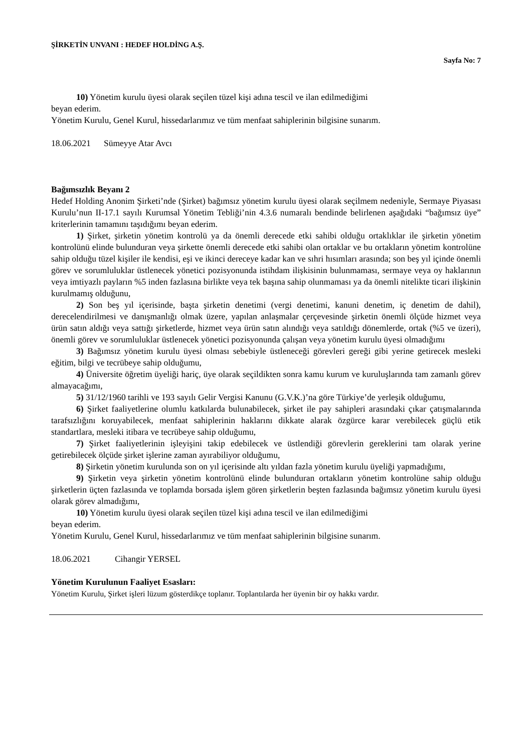ŞİRKETİN UNVANI : HEDEF HOLDİNG A.Ş.
Sayfa No: 7
10) Yönetim kurulu üyesi olarak seçilen tüzel kişi adına tescil ve ilan edilmediğimi
beyan ederim.
Yönetim Kurulu, Genel Kurul, hissedarlarımız ve tüm menfaat sahiplerinin bilgisine sunarım.
18.06.2021 Sümeyye Atar Avcı
Bağımsızlık Beyanı 2
Hedef Holding Anonim Şirketi’nde (Şirket) bağımsız yönetim kurulu üyesi olarak seçilmem nedeniyle, Sermaye Piyasası Kurulu’nun II-17.1 sayılı Kurumsal Yönetim Tebliği’nin 4.3.6 numaralı bendinde belirlenen aşağıdaki “bağımsız üye” kriterlerinin tamamını taşıdığımı beyan ederim.
1) Şirket, şirketin yönetim kontrolü ya da önemli derecede etki sahibi olduğu ortaklıklar ile şirketin yönetim kontrolünü elinde bulunduran veya şirkette önemli derecede etki sahibi olan ortaklar ve bu ortakların yönetim kontrolüne sahip olduğu tüzel kişiler ile kendisi, eşi ve ikinci dereceye kadar kan ve sıhri hısımları arasında; son beş yıl içinde önemli görev ve sorumluluklar üstlenecek yönetici pozisyonunda istihdam ilişkisinin bulunmaması, sermaye veya oy haklarının veya imtiyazlı payların %5 inden fazlasına birlikte veya tek başına sahip olunmaması ya da önemli nitelikte ticari ilişkinin kurulmamış olduğunu,
2) Son beş yıl içerisinde, başta şirketin denetimi (vergi denetimi, kanuni denetim, iç denetim de dahil), derecelendirilmesi ve danışmanlığı olmak üzere, yapılan anlaşmalar çerçevesinde şirketin önemli ölçüde hizmet veya ürün satın aldığı veya sattığı şirketlerde, hizmet veya ürün satın alındığı veya satıldığı dönemlerde, ortak (%5 ve üzeri), önemli görev ve sorumluluklar üstlenecek yönetici pozisyonunda çalışan veya yönetim kurulu üyesi olmadığımı
3) Bağımsız yönetim kurulu üyesi olması sebebiyle üstleneceği görevleri gereği gibi yerine getirecek mesleki eğitim, bilgi ve tecrübeye sahip olduğumu,
4) Üniversite öğretim üyeliği hariç, üye olarak seçildikten sonra kamu kurum ve kuruluşlarında tam zamanlı görev almayacağımı,
5) 31/12/1960 tarihli ve 193 sayılı Gelir Vergisi Kanunu (G.V.K.)’na göre Türkiye’de yerleşik olduğumu,
6) Şirket faaliyetlerine olumlu katkılarda bulunabilecek, şirket ile pay sahipleri arasındaki çıkar çatışmalarında tarafsızlığını koruyabilecek, menfaat sahiplerinin haklarını dikkate alarak özgürce karar verebilecek güçlü etik standartlara, mesleki itibara ve tecrübeye sahip olduğumu,
7) Şirket faaliyetlerinin işleyişini takip edebilecek ve üstlendiği görevlerin gereklerini tam olarak yerine getirebilecek ölçüde şirket işlerine zaman ayırabiliyor olduğumu,
8) Şirketin yönetim kurulunda son on yıl içerisinde altı yıldan fazla yönetim kurulu üyeliği yapmadığımı,
9) Şirketin veya şirketin yönetim kontrolünü elinde bulunduran ortakların yönetim kontrolüne sahip olduğu şirketlerin üçten fazlasında ve toplamda borsada işlem gören şirketlerin beşten fazlasında bağımsız yönetim kurulu üyesi olarak görev almadığımı,
10) Yönetim kurulu üyesi olarak seçilen tüzel kişi adına tescil ve ilan edilmediğimi
beyan ederim.
Yönetim Kurulu, Genel Kurul, hissedarlarımız ve tüm menfaat sahiplerinin bilgisine sunarım.
18.06.2021 Cihangir YERSEL
Yönetim Kurulunun Faaliyet Esasları:
Yönetim Kurulu, Şirket işleri lüzum gösterdikçe toplanır. Toplantılarda her üyenin bir oy hakkı vardır.